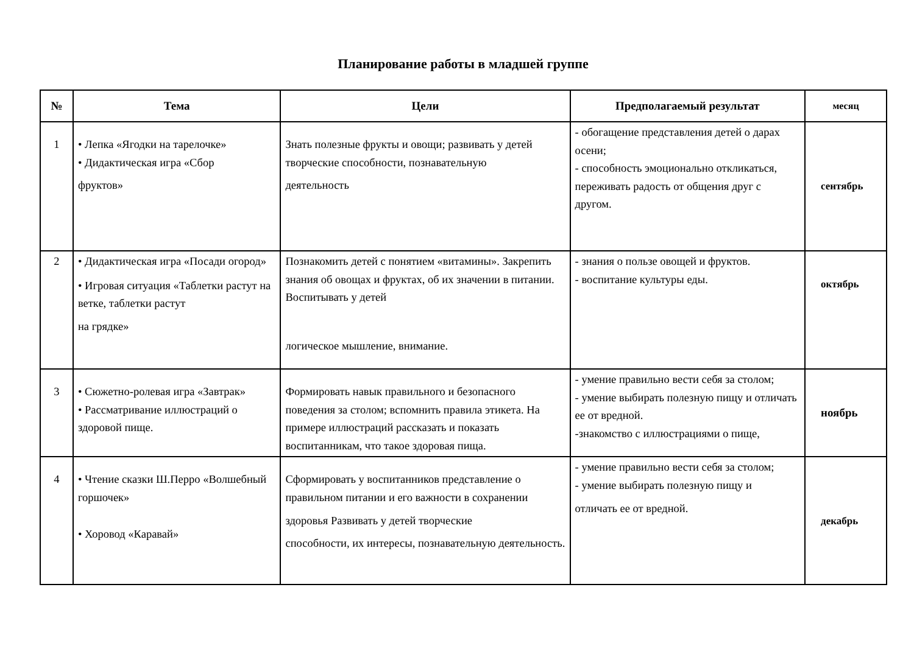Планирование работы в младшей группе
| № | Тема | Цели | Предполагаемый результат | месяц |
| --- | --- | --- | --- | --- |
| 1 | • Лепка «Ягодки на тарелочке» • Дидактическая игра «Сбор фруктов» | Знать полезные фрукты и овощи; развивать у детей творческие способности, познавательную деятельность | - обогащение представления детей о дарах осени; - способность эмоционально откликаться, переживать радость от общения друг с другом. | сентябрь |
| 2 | • Дидактическая игра «Посади огород» • Игровая ситуация «Таблетки растут на ветке, таблетки растут на грядке» | Познакомить детей с понятием «витамины». Закрепить знания об овощах и фруктах, об их значении в питании. Воспитывать у детей логическое мышление, внимание. | - знания о пользе овощей и фруктов. - воспитание культуры еды. | октябрь |
| 3 | • Сюжетно-ролевая игра «Завтрак» • Рассматривание иллюстраций о здоровой пище. | Формировать навык правильного и безопасного поведения за столом; вспомнить правила этикета. На примере иллюстраций рассказать и показать воспитанникам, что такое здоровая пища. | - умение правильно вести себя за столом; - умение выбирать полезную пищу и отличать ее от вредной. -знакомство с иллюстрациями о пище, | ноябрь |
| 4 | • Чтение сказки Ш.Перро «Волшебный горшочек» • Хоровод «Каравай» | Сформировать у воспитанников представление о правильном питании и его важности в сохранении здоровья Развивать у детей творческие способности, их интересы, познавательную деятельность. | - умение правильно вести себя за столом; - умение выбирать полезную пищу и отличать ее от вредной. | декабрь |